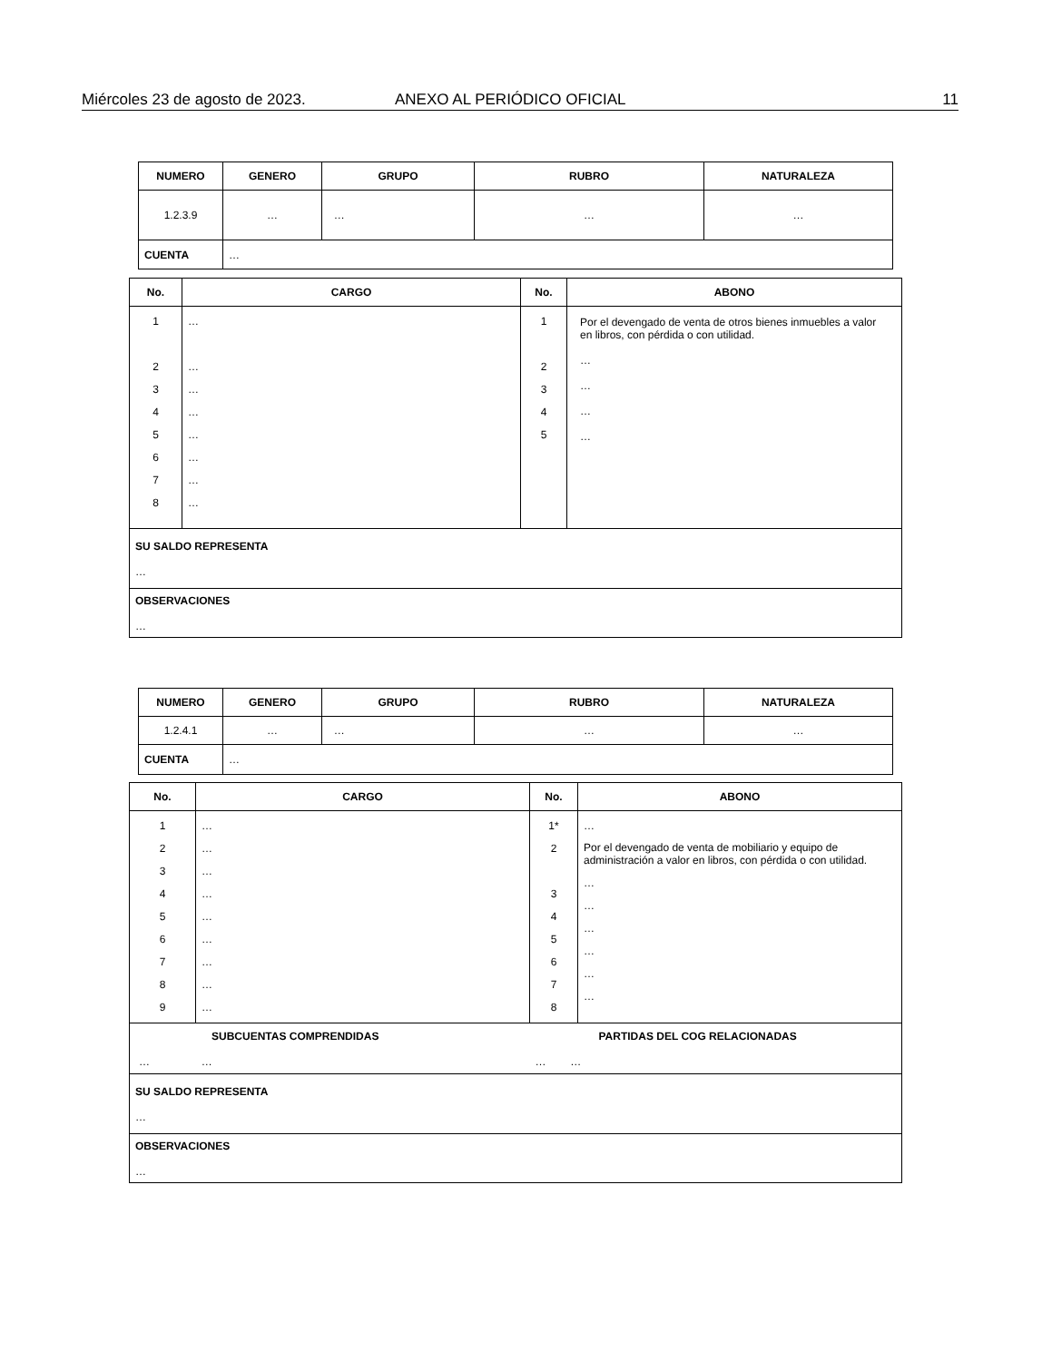Miércoles 23 de agosto de 2023. ANEXO AL PERIÓDICO OFICIAL 11
| NUMERO | GENERO | GRUPO | RUBRO | NATURALEZA |
| --- | --- | --- | --- | --- |
| 1.2.3.9 | … | … | … | … |
| CUENTA | … | | | |
| No. | CARGO | No. | ABONO |
| --- | --- | --- | --- |
| 1 2 3 4 5 6 7 8 | … … … … … … … … | 1 2 3 4 5 | Por el devengado de venta de otros bienes inmuebles a valor en libros, con pérdida o con utilidad. … … … … |
| SU SALDO REPRESENTA … | | | |
| OBSERVACIONES … | | | |
| NUMERO | GENERO | GRUPO | RUBRO | NATURALEZA |
| --- | --- | --- | --- | --- |
| 1.2.4.1 | … | … | … | … |
| CUENTA | … | | | |
| No. | CARGO | No. | ABONO |
| --- | --- | --- | --- |
| 1 2 3 4 5 6 7 8 9 | … … … … … … … … … | 1* 2 3 4 5 6 7 8 | … Por el devengado de venta de mobiliario y equipo de administración a valor en libros, con pérdida o con utilidad. … … … … … … |
| SUBCUENTAS COMPRENDIDAS … … | | PARTIDAS DEL COG RELACIONADAS … … | |
| SU SALDO REPRESENTA … | | | |
| OBSERVACIONES … | | | |